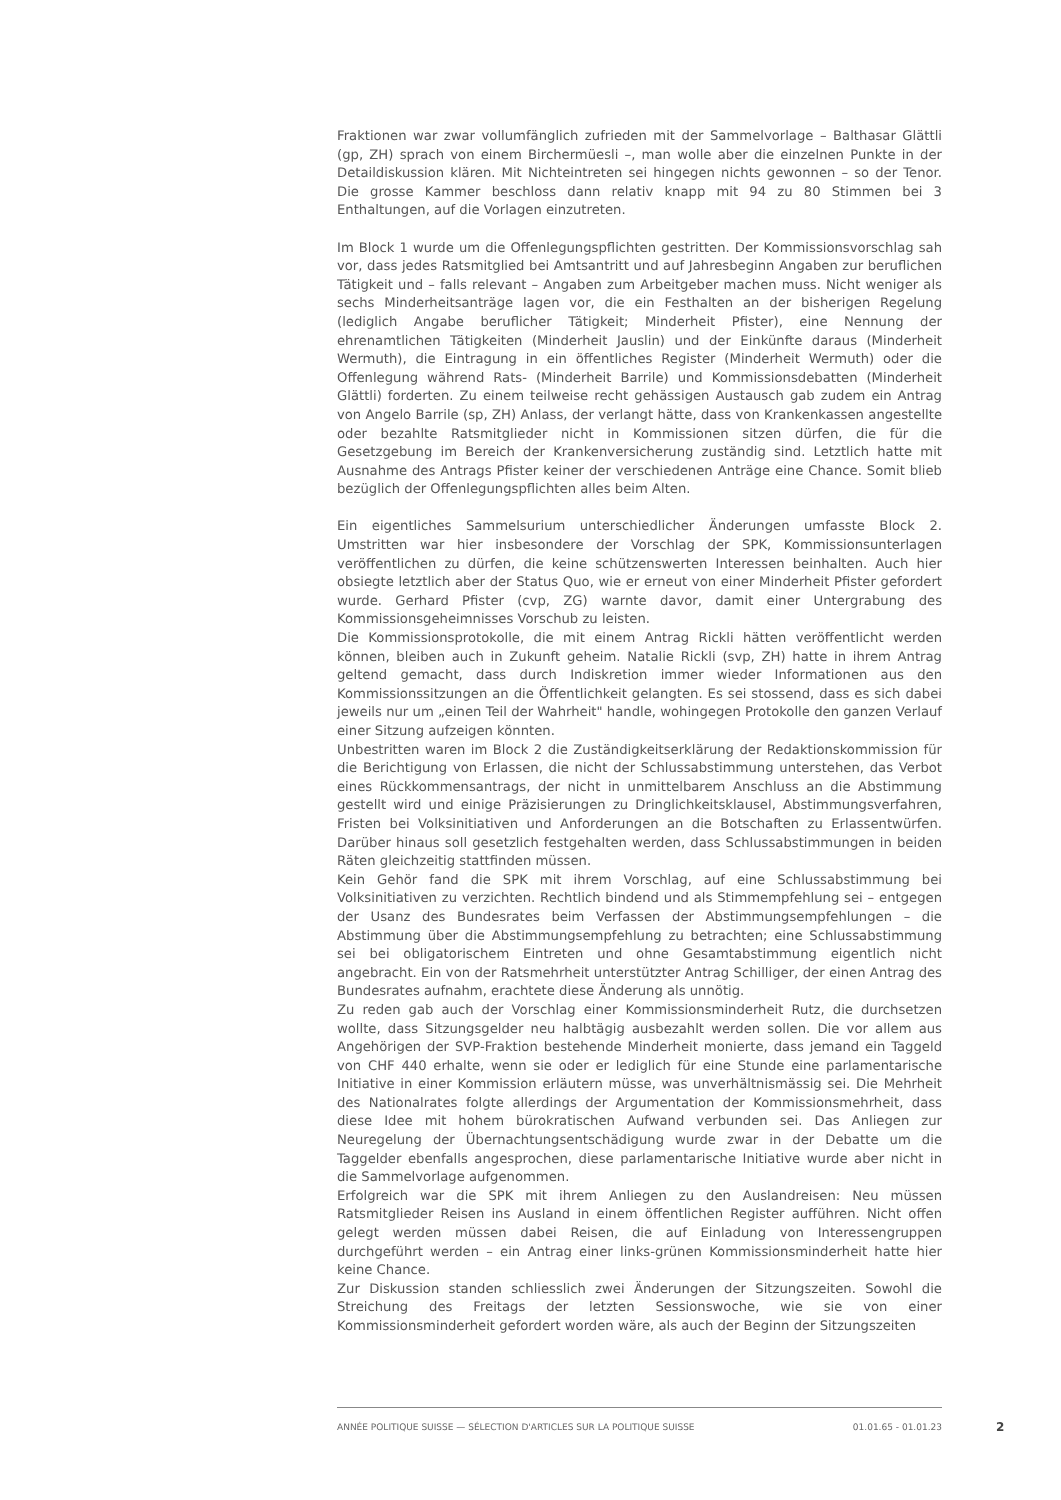Fraktionen war zwar vollumfänglich zufrieden mit der Sammelvorlage – Balthasar Glättli (gp, ZH) sprach von einem Birchermüesli –, man wolle aber die einzelnen Punkte in der Detaildiskussion klären. Mit Nichteintreten sei hingegen nichts gewonnen – so der Tenor. Die grosse Kammer beschloss dann relativ knapp mit 94 zu 80 Stimmen bei 3 Enthaltungen, auf die Vorlagen einzutreten.
Im Block 1 wurde um die Offenlegungspflichten gestritten. Der Kommissionsvorschlag sah vor, dass jedes Ratsmitglied bei Amtsantritt und auf Jahresbeginn Angaben zur beruflichen Tätigkeit und – falls relevant – Angaben zum Arbeitgeber machen muss. Nicht weniger als sechs Minderheitsanträge lagen vor, die ein Festhalten an der bisherigen Regelung (lediglich Angabe beruflicher Tätigkeit; Minderheit Pfister), eine Nennung der ehrenamtlichen Tätigkeiten (Minderheit Jauslin) und der Einkünfte daraus (Minderheit Wermuth), die Eintragung in ein öffentliches Register (Minderheit Wermuth) oder die Offenlegung während Rats- (Minderheit Barrile) und Kommissionsdebatten (Minderheit Glättli) forderten. Zu einem teilweise recht gehässigen Austausch gab zudem ein Antrag von Angelo Barrile (sp, ZH) Anlass, der verlangt hätte, dass von Krankenkassen angestellte oder bezahlte Ratsmitglieder nicht in Kommissionen sitzen dürfen, die für die Gesetzgebung im Bereich der Krankenversicherung zuständig sind. Letztlich hatte mit Ausnahme des Antrags Pfister keiner der verschiedenen Anträge eine Chance. Somit blieb bezüglich der Offenlegungspflichten alles beim Alten.
Ein eigentliches Sammelsurium unterschiedlicher Änderungen umfasste Block 2. Umstritten war hier insbesondere der Vorschlag der SPK, Kommissionsunterlagen veröffentlichen zu dürfen, die keine schützenswerten Interessen beinhalten. Auch hier obsiegte letztlich aber der Status Quo, wie er erneut von einer Minderheit Pfister gefordert wurde. Gerhard Pfister (cvp, ZG) warnte davor, damit einer Untergrabung des Kommissionsgeheimnisses Vorschub zu leisten.
Die Kommissionsprotokolle, die mit einem Antrag Rickli hätten veröffentlicht werden können, bleiben auch in Zukunft geheim. Natalie Rickli (svp, ZH) hatte in ihrem Antrag geltend gemacht, dass durch Indiskretion immer wieder Informationen aus den Kommissionssitzungen an die Öffentlichkeit gelangten. Es sei stossend, dass es sich dabei jeweils nur um „einen Teil der Wahrheit" handle, wohingegen Protokolle den ganzen Verlauf einer Sitzung aufzeigen könnten.
Unbestritten waren im Block 2 die Zuständigkeitserklärung der Redaktionskommission für die Berichtigung von Erlassen, die nicht der Schlussabstimmung unterstehen, das Verbot eines Rückkommensantrags, der nicht in unmittelbarem Anschluss an die Abstimmung gestellt wird und einige Präzisierungen zu Dringlichkeitsklausel, Abstimmungsverfahren, Fristen bei Volksinitiativen und Anforderungen an die Botschaften zu Erlassentwürfen. Darüber hinaus soll gesetzlich festgehalten werden, dass Schlussabstimmungen in beiden Räten gleichzeitig stattfinden müssen.
Kein Gehör fand die SPK mit ihrem Vorschlag, auf eine Schlussabstimmung bei Volksinitiativen zu verzichten. Rechtlich bindend und als Stimmempfehlung sei – entgegen der Usanz des Bundesrates beim Verfassen der Abstimmungsempfehlungen – die Abstimmung über die Abstimmungsempfehlung zu betrachten; eine Schlussabstimmung sei bei obligatorischem Eintreten und ohne Gesamtabstimmung eigentlich nicht angebracht. Ein von der Ratsmehrheit unterstützter Antrag Schilliger, der einen Antrag des Bundesrates aufnahm, erachtete diese Änderung als unnötig.
Zu reden gab auch der Vorschlag einer Kommissionsminderheit Rutz, die durchsetzen wollte, dass Sitzungsgelder neu halbtägig ausbezahlt werden sollen. Die vor allem aus Angehörigen der SVP-Fraktion bestehende Minderheit monierte, dass jemand ein Taggeld von CHF 440 erhalte, wenn sie oder er lediglich für eine Stunde eine parlamentarische Initiative in einer Kommission erläutern müsse, was unverhältnismässig sei. Die Mehrheit des Nationalrates folgte allerdings der Argumentation der Kommissionsmehrheit, dass diese Idee mit hohem bürokratischen Aufwand verbunden sei. Das Anliegen zur Neuregelung der Übernachtungsentschädigung wurde zwar in der Debatte um die Taggelder ebenfalls angesprochen, diese parlamentarische Initiative wurde aber nicht in die Sammelvorlage aufgenommen.
Erfolgreich war die SPK mit ihrem Anliegen zu den Auslandreisen: Neu müssen Ratsmitglieder Reisen ins Ausland in einem öffentlichen Register aufführen. Nicht offen gelegt werden müssen dabei Reisen, die auf Einladung von Interessengruppen durchgeführt werden – ein Antrag einer links-grünen Kommissionsminderheit hatte hier keine Chance.
Zur Diskussion standen schliesslich zwei Änderungen der Sitzungszeiten. Sowohl die Streichung des Freitags der letzten Sessionswoche, wie sie von einer Kommissionsminderheit gefordert worden wäre, als auch der Beginn der Sitzungszeiten
ANNÉE POLITIQUE SUISSE — SÉLECTION D'ARTICLES SUR LA POLITIQUE SUISSE 01.01.65 - 01.01.23
2